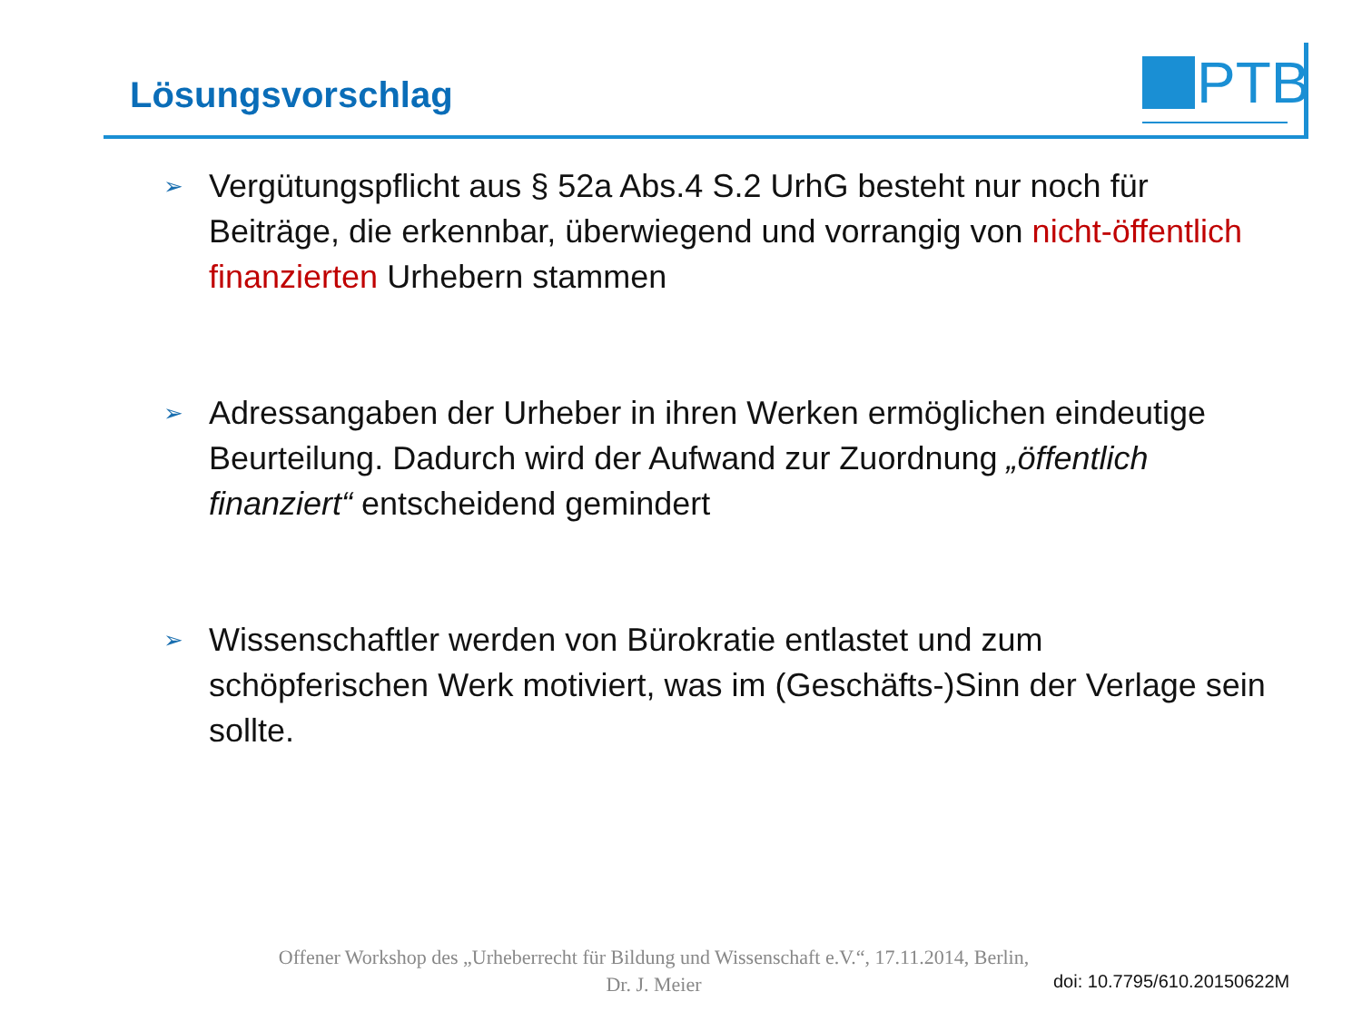Lösungsvorschlag
PTB
➢ Vergütungspflicht aus § 52a Abs.4 S.2 UrhG besteht nur noch für Beiträge, die erkennbar, überwiegend und vorrangig von nicht-öffentlich finanzierten Urhebern stammen
➢ Adressangaben der Urheber in ihren Werken ermöglichen eindeutige Beurteilung. Dadurch wird der Aufwand zur Zuordnung „öffentlich finanziert“ entscheidend gemindert
➢ Wissenschaftler werden von Bürokratie entlastet und zum schöpferischen Werk motiviert, was im (Geschäfts-)Sinn der Verlage sein sollte.
Offener Workshop des „Urheberrecht für Bildung und Wissenschaft e.V.“, 17.11.2014, Berlin,
Dr. J. Meier
doi: 10.7795/610.20150622M